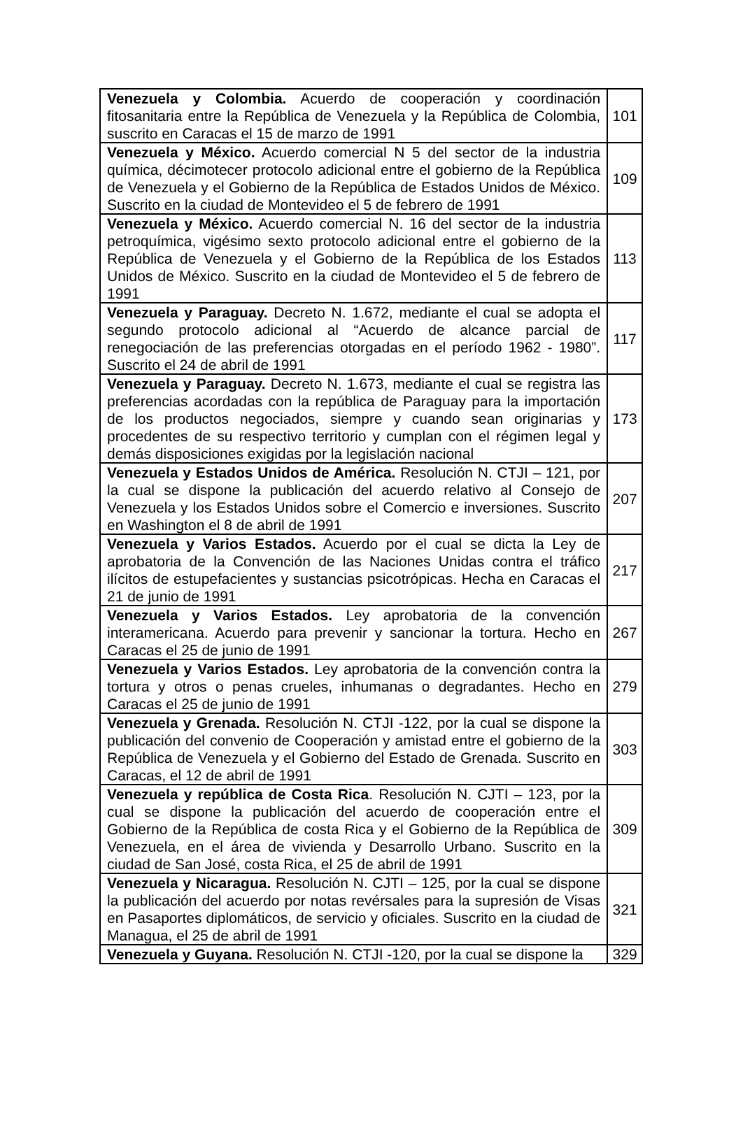| Venezuela y Colombia. Acuerdo de cooperación y coordinación fitosanitaria entre la República de Venezuela y la República de Colombia, suscrito en Caracas el 15 de marzo de 1991 | 101 |
| Venezuela y México. Acuerdo comercial N 5 del sector de la industria química, décimotecer protocolo adicional entre el gobierno de la República de Venezuela y el Gobierno de la República de Estados Unidos de México. Suscrito en la ciudad de Montevideo el 5 de febrero de 1991 | 109 |
| Venezuela y México. Acuerdo comercial N. 16 del sector de la industria petroquímica, vigésimo sexto protocolo adicional entre el gobierno de la República de Venezuela y el Gobierno de la República de los Estados Unidos de México. Suscrito en la ciudad de Montevideo el 5 de febrero de 1991 | 113 |
| Venezuela y Paraguay. Decreto N. 1.672, mediante el cual se adopta el segundo protocolo adicional al “Acuerdo de alcance parcial de renegociación de las preferencias otorgadas en el período 1962 - 1980”. Suscrito el 24 de abril de 1991 | 117 |
| Venezuela y Paraguay. Decreto N. 1.673, mediante el cual se registra las preferencias acordadas con la república de Paraguay para la importación de los productos negociados, siempre y cuando sean originarias y procedentes de su respectivo territorio y cumplan con el régimen legal y demás disposiciones exigidas por la legislación nacional | 173 |
| Venezuela y Estados Unidos de América. Resolución N. CTJI – 121, por la cual se dispone la publicación del acuerdo relativo al Consejo de Venezuela y los Estados Unidos sobre el Comercio e inversiones. Suscrito en Washington el 8 de abril de 1991 | 207 |
| Venezuela y Varios Estados. Acuerdo por el cual se dicta la Ley de aprobatoria de la Convención de las Naciones Unidas contra el tráfico ilícitos de estupefacientes y sustancias psicotrópicas. Hecha en Caracas el 21 de junio de 1991 | 217 |
| Venezuela y Varios Estados. Ley aprobatoria de la convención interamericana. Acuerdo para prevenir y sancionar la tortura. Hecho en Caracas el 25 de junio de 1991 | 267 |
| Venezuela y Varios Estados. Ley aprobatoria de la convención contra la tortura y otros o penas crueles, inhumanas o degradantes. Hecho en Caracas el 25 de junio de 1991 | 279 |
| Venezuela y Grenada. Resolución N. CTJI -122, por la cual se dispone la publicación del convenio de Cooperación y amistad entre el gobierno de la República de Venezuela y el Gobierno del Estado de Grenada. Suscrito en Caracas, el 12 de abril de 1991 | 303 |
| Venezuela y república de Costa Rica . Resolución N. CJTI – 123, por la cual se dispone la publicación del acuerdo de cooperación entre el Gobierno de la República de costa Rica y el Gobierno de la República de Venezuela, en el área de vivienda y Desarrollo Urbano. Suscrito en la ciudad de San José, costa Rica, el 25 de abril de 1991 | 309 |
| Venezuela y Nicaragua. Resolución N. CJTI – 125, por la cual se dispone la publicación del acuerdo por notas revérsales para la supresión de Visas en Pasaportes diplomáticos, de servicio y oficiales. Suscrito en la ciudad de Managua, el 25 de abril de 1991 | 321 |
| Venezuela y Guyana. Resolución N. CTJI -120, por la cual se dispone la | 329 |